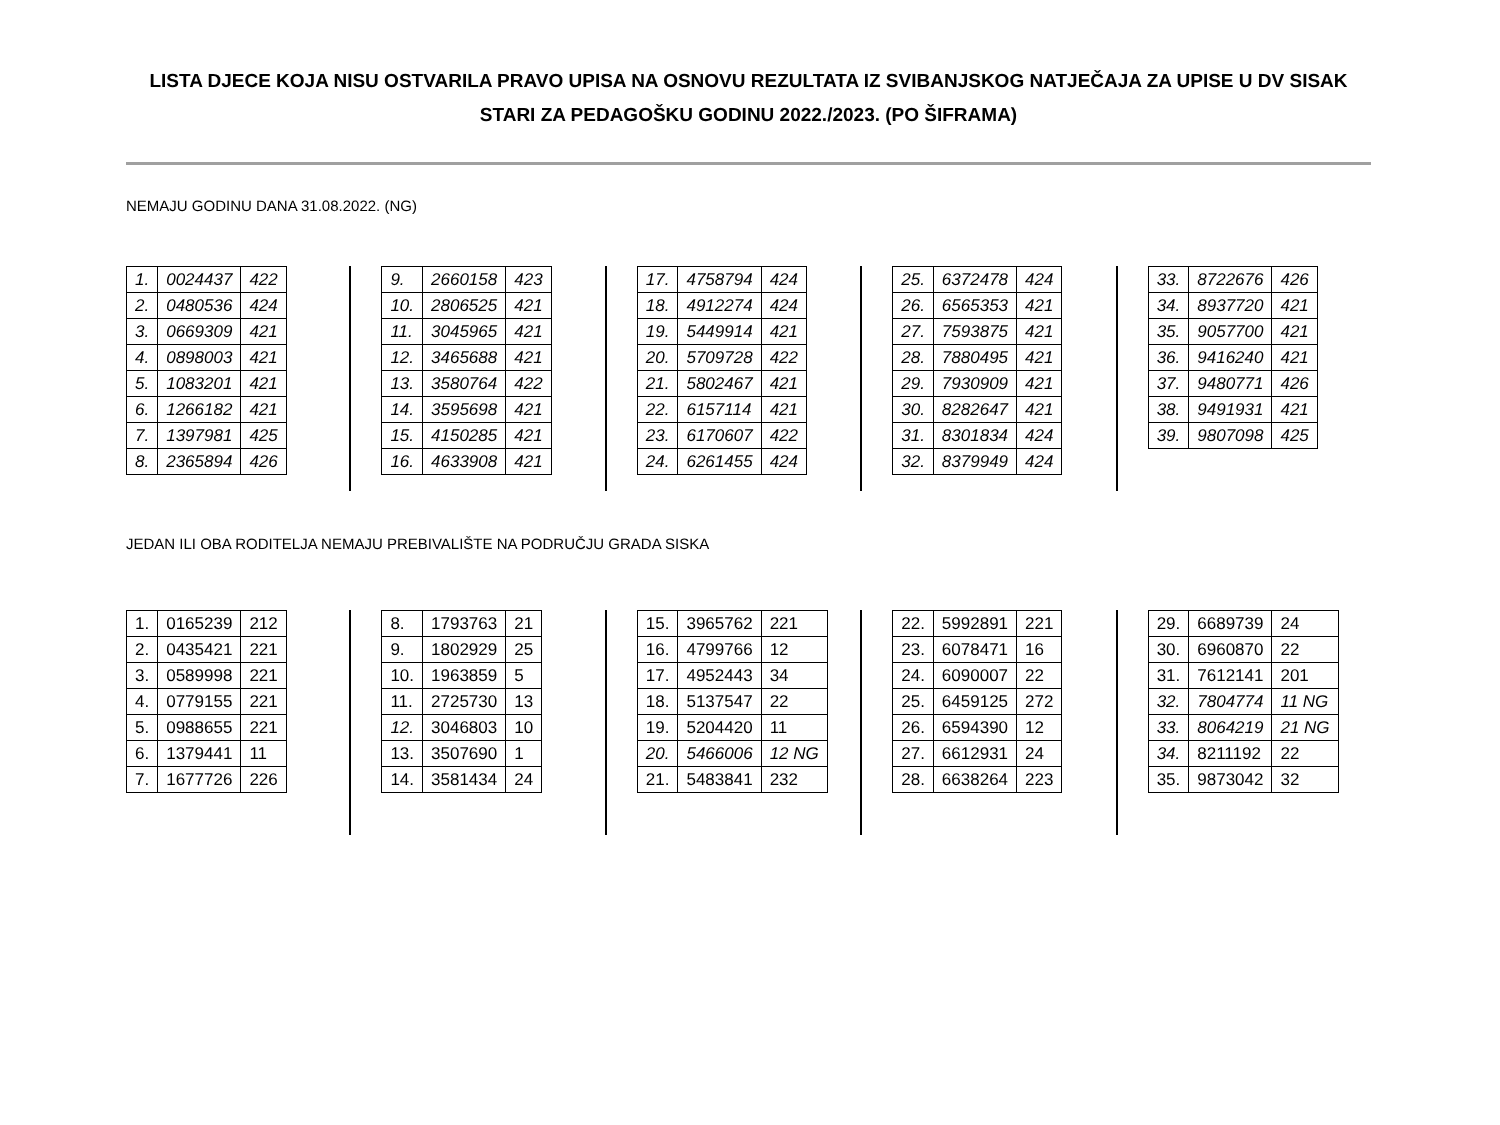LISTA DJECE KOJA NISU OSTVARILA PRAVO UPISA NA OSNOVU REZULTATA IZ SVIBANJSKOG NATJEČAJA ZA UPISE U DV SISAK STARI ZA PEDAGOŠKU GODINU 2022./2023. (PO ŠIFRAMA)
NEMAJU GODINU DANA 31.08.2022. (NG)
| 1. | 0024437 | 422 |
| 2. | 0480536 | 424 |
| 3. | 0669309 | 421 |
| 4. | 0898003 | 421 |
| 5. | 1083201 | 421 |
| 6. | 1266182 | 421 |
| 7. | 1397981 | 425 |
| 8. | 2365894 | 426 |
| 9. | 2660158 | 423 |
| 10. | 2806525 | 421 |
| 11. | 3045965 | 421 |
| 12. | 3465688 | 421 |
| 13. | 3580764 | 422 |
| 14. | 3595698 | 421 |
| 15. | 4150285 | 421 |
| 16. | 4633908 | 421 |
| 17. | 4758794 | 424 |
| 18. | 4912274 | 424 |
| 19. | 5449914 | 421 |
| 20. | 5709728 | 422 |
| 21. | 5802467 | 421 |
| 22. | 6157114 | 421 |
| 23. | 6170607 | 422 |
| 24. | 6261455 | 424 |
| 25. | 6372478 | 424 |
| 26. | 6565353 | 421 |
| 27. | 7593875 | 421 |
| 28. | 7880495 | 421 |
| 29. | 7930909 | 421 |
| 30. | 8282647 | 421 |
| 31. | 8301834 | 424 |
| 32. | 8379949 | 424 |
| 33. | 8722676 | 426 |
| 34. | 8937720 | 421 |
| 35. | 9057700 | 421 |
| 36. | 9416240 | 421 |
| 37. | 9480771 | 426 |
| 38. | 9491931 | 421 |
| 39. | 9807098 | 425 |
JEDAN ILI OBA RODITELJA NEMAJU PREBIVALIŠTE NA PODRUČJU GRADA SISKA
| 1. | 0165239 | 212 |
| 2. | 0435421 | 221 |
| 3. | 0589998 | 221 |
| 4. | 0779155 | 221 |
| 5. | 0988655 | 221 |
| 6. | 1379441 | 11 |
| 7. | 1677726 | 226 |
| 8. | 1793763 | 21 |
| 9. | 1802929 | 25 |
| 10. | 1963859 | 5 |
| 11. | 2725730 | 13 |
| 12. | 3046803 | 10 |
| 13. | 3507690 | 1 |
| 14. | 3581434 | 24 |
| 15. | 3965762 | 221 |
| 16. | 4799766 | 12 |
| 17. | 4952443 | 34 |
| 18. | 5137547 | 22 |
| 19. | 5204420 | 11 |
| 20. | 5466006 | 12 NG |
| 21. | 5483841 | 232 |
| 22. | 5992891 | 221 |
| 23. | 6078471 | 16 |
| 24. | 6090007 | 22 |
| 25. | 6459125 | 272 |
| 26. | 6594390 | 12 |
| 27. | 6612931 | 24 |
| 28. | 6638264 | 223 |
| 29. | 6689739 | 24 |
| 30. | 6960870 | 22 |
| 31. | 7612141 | 201 |
| 32. | 7804774 | 11 NG |
| 33. | 8064219 | 21 NG |
| 34. | 8211192 | 22 |
| 35. | 9873042 | 32 |